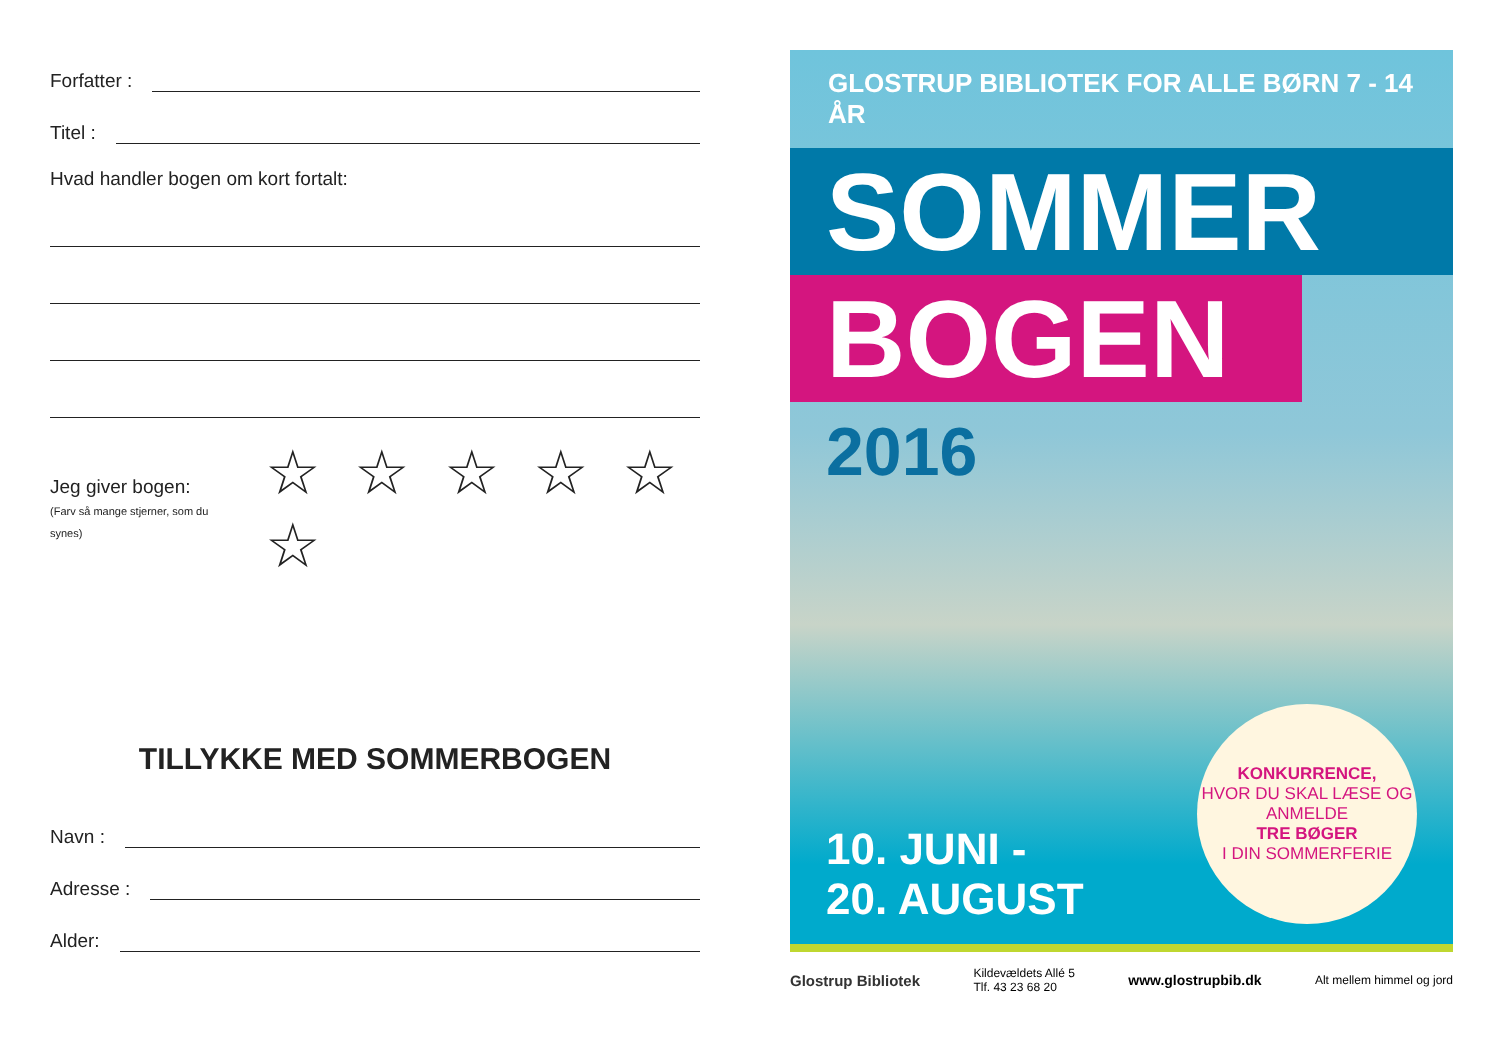Forfatter :
Titel :
Hvad handler bogen om kort fortalt:
Jeg giver bogen:
(Farv så mange stjerner, som du synes)
☆ ☆ ☆ ☆ ☆ ☆
TILLYKKE MED SOMMERBOGEN
Navn :
Adresse :
Alder:
GLOSTRUP BIBLIOTEK FOR ALLE BØRN 7 - 14 ÅR
SOMMER
BOGEN
2016
10. JUNI -
20. AUGUST
KONKURRENCE,
HVOR DU SKAL LÆSE OG ANMELDE
TRE BØGER
I DIN SOMMERFERIE
Glostrup Bibliotek Kildevældets Allé 5
Tlf. 43 23 68 20 www.glostrupbib.dk Alt mellem himmel og jord